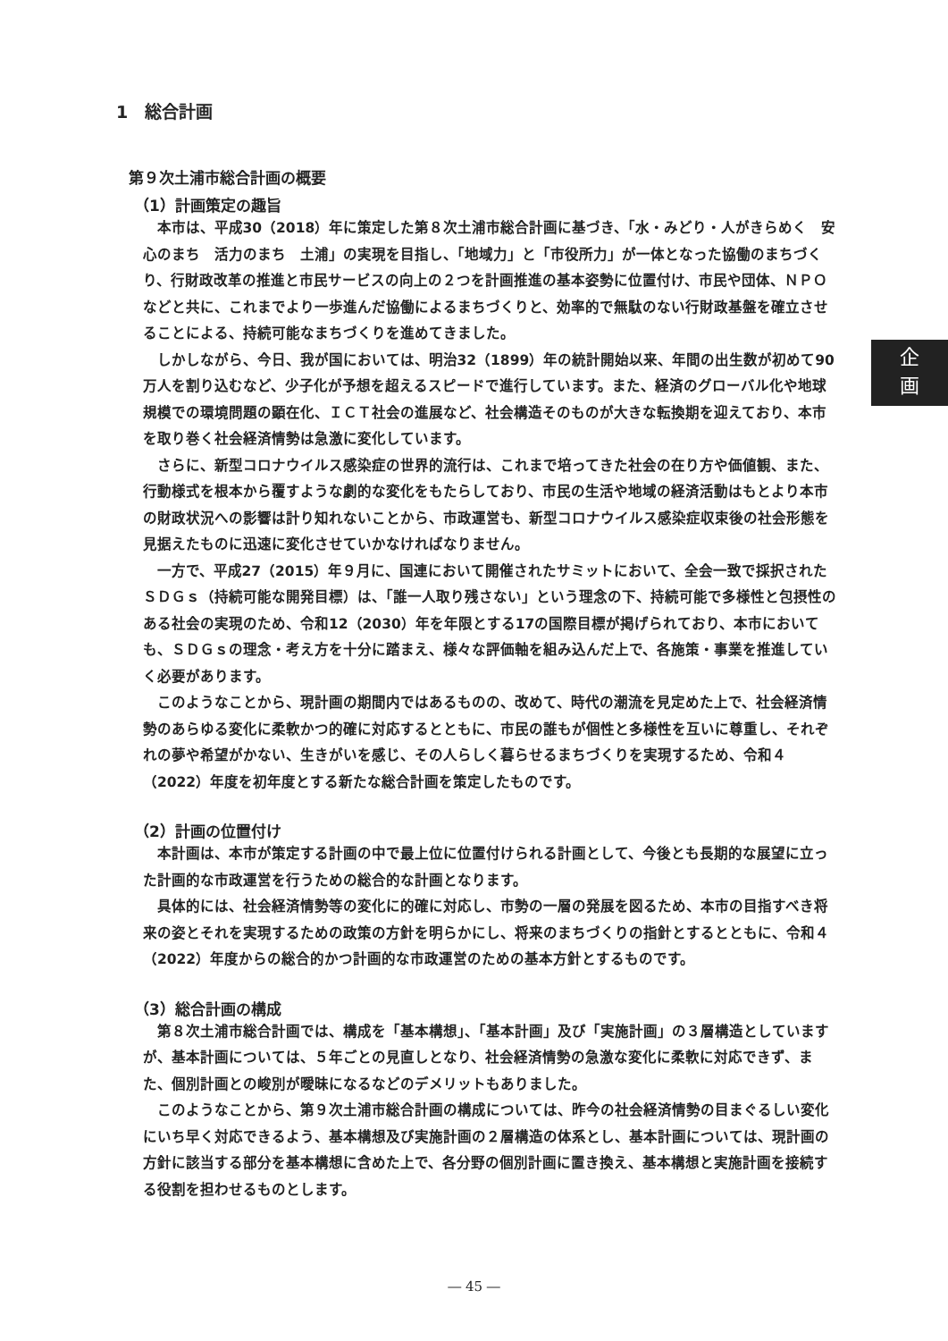企
画
1　総合計画
第９次土浦市総合計画の概要
（1）計画策定の趣旨
本市は、平成30（2018）年に策定した第８次土浦市総合計画に基づき、「水・みどり・人がきらめく　安心のまち　活力のまち　土浦」の実現を目指し、「地域力」と「市役所力」が一体となった協働のまちづくり、行財政改革の推進と市民サービスの向上の２つを計画推進の基本姿勢に位置付け、市民や団体、ＮＰＯなどと共に、これまでより一歩進んだ協働によるまちづくりと、効率的で無駄のない行財政基盤を確立させることによる、持続可能なまちづくりを進めてきました。
しかしながら、今日、我が国においては、明治32（1899）年の統計開始以来、年間の出生数が初めて90万人を割り込むなど、少子化が予想を超えるスピードで進行しています。また、経済のグローバル化や地球規模での環境問題の顕在化、ＩＣＴ社会の進展など、社会構造そのものが大きな転換期を迎えており、本市を取り巻く社会経済情勢は急激に変化しています。
さらに、新型コロナウイルス感染症の世界的流行は、これまで培ってきた社会の在り方や価値観、また、行動様式を根本から覆すような劇的な変化をもたらしており、市民の生活や地域の経済活動はもとより本市の財政状況への影響は計り知れないことから、市政運営も、新型コロナウイルス感染症収束後の社会形態を見据えたものに迅速に変化させていかなければなりません。
一方で、平成27（2015）年９月に、国連において開催されたサミットにおいて、全会一致で採択されたＳＤＧｓ（持続可能な開発目標）は、「誰一人取り残さない」という理念の下、持続可能で多様性と包摂性のある社会の実現のため、令和12（2030）年を年限とする17の国際目標が掲げられており、本市においても、ＳＤＧｓの理念・考え方を十分に踏まえ、様々な評価軸を組み込んだ上で、各施策・事業を推進していく必要があります。
このようなことから、現計画の期間内ではあるものの、改めて、時代の潮流を見定めた上で、社会経済情勢のあらゆる変化に柔軟かつ的確に対応するとともに、市民の誰もが個性と多様性を互いに尊重し、それぞれの夢や希望がかない、生きがいを感じ、その人らしく暮らせるまちづくりを実現するため、令和４（2022）年度を初年度とする新たな総合計画を策定したものです。
（2）計画の位置付け
本計画は、本市が策定する計画の中で最上位に位置付けられる計画として、今後とも長期的な展望に立った計画的な市政運営を行うための総合的な計画となります。
具体的には、社会経済情勢等の変化に的確に対応し、市勢の一層の発展を図るため、本市の目指すべき将来の姿とそれを実現するための政策の方針を明らかにし、将来のまちづくりの指針とするとともに、令和４（2022）年度からの総合的かつ計画的な市政運営のための基本方針とするものです。
（3）総合計画の構成
第８次土浦市総合計画では、構成を「基本構想」、「基本計画」及び「実施計画」の３層構造としていますが、基本計画については、５年ごとの見直しとなり、社会経済情勢の急激な変化に柔軟に対応できず、また、個別計画との峻別が曖昧になるなどのデメリットもありました。
このようなことから、第９次土浦市総合計画の構成については、昨今の社会経済情勢の目まぐるしい変化にいち早く対応できるよう、基本構想及び実施計画の２層構造の体系とし、基本計画については、現計画の方針に該当する部分を基本構想に含めた上で、各分野の個別計画に置き換え、基本構想と実施計画を接続する役割を担わせるものとします。
― 45 ―